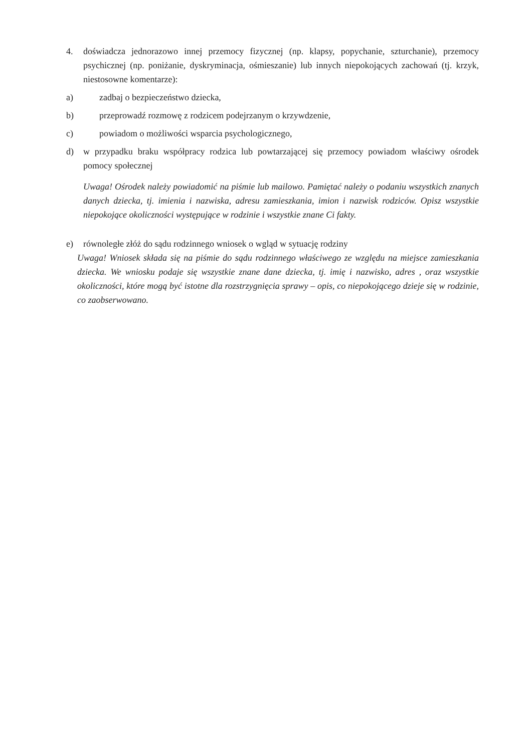4. doświadcza jednorazowo innej przemocy fizycznej (np. klapsy, popychanie, szturchanie), przemocy psychicznej (np. poniżanie, dyskryminacja, ośmieszanie) lub innych niepokojących zachowań (tj. krzyk, niestosowne komentarze):
a) zadbaj o bezpieczeństwo dziecka,
b) przeprowadź rozmowę z rodzicem podejrzanym o krzywdzenie,
c) powiadom o możliwości wsparcia psychologicznego,
d) w przypadku braku współpracy rodzica lub powtarzającej się przemocy powiadom właściwy ośrodek pomocy społecznej
Uwaga! Ośrodek należy powiadomić na piśmie lub mailowo. Pamiętać należy o podaniu wszystkich znanych danych dziecka, tj. imienia i nazwiska, adresu zamieszkania, imion i nazwisk rodziców. Opisz wszystkie niepokojące okoliczności występujące w rodzinie i wszystkie znane Ci fakty.
e) równoległe złóż do sądu rodzinnego wniosek o wgląd w sytuację rodziny
Uwaga! Wniosek składa się na piśmie do sądu rodzinnego właściwego ze względu na miejsce zamieszkania dziecka. We wniosku podaje się wszystkie znane dane dziecka, tj. imię i nazwisko, adres , oraz wszystkie okoliczności, które mogą być istotne dla rozstrzygnięcia sprawy – opis, co niepokojącego dzieje się w rodzinie, co zaobserwowano.